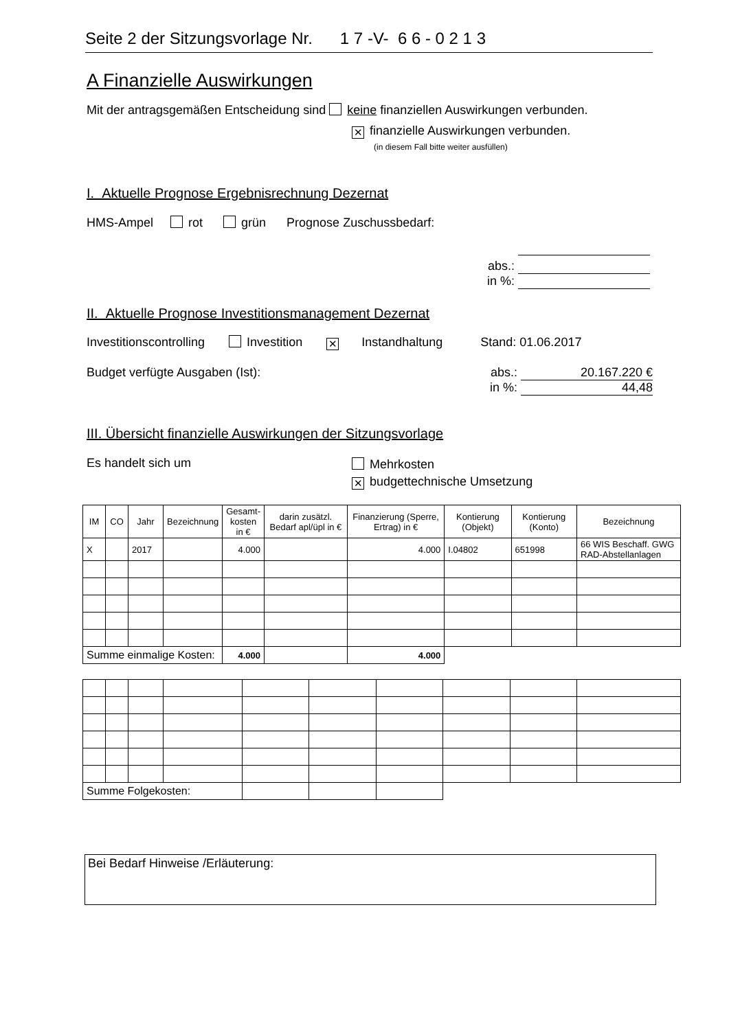Seite 2 der Sitzungsvorlage Nr. 1 7 -V- 6 6 - 0 2 1 3
A Finanzielle Auswirkungen
Mit der antragsgemäßen Entscheidung sind keine finanziellen Auswirkungen verbunden.
✕ finanzielle Auswirkungen verbunden.
(in diesem Fall bitte weiter ausfüllen)
I. Aktuelle Prognose Ergebnisrechnung Dezernat
HMS-Ampel rot grün Prognose Zuschussbedarf:
abs.:
in %:
II. Aktuelle Prognose Investitionsmanagement Dezernat
Investitionscontrolling Investition ✕ Instandhaltung Stand: 01.06.2017
Budget verfügte Ausgaben (Ist):
abs.: 20.167.220 €
in %: 44,48
III. Übersicht finanzielle Auswirkungen der Sitzungsvorlage
Es handelt sich um
Mehrkosten
✕ budgettechnische Umsetzung
| IM | CO | Jahr | Bezeichnung | Gesamt- kosten in € | darin zusätzl. Bedarf apl/üpl in € | Finanzierung (Sperre, Ertrag) in € | Kontierung (Objekt) | Kontierung (Konto) | Bezeichnung |
| --- | --- | --- | --- | --- | --- | --- | --- | --- | --- |
| X | | 2017 | | 4.000 | | 4.000 | I.04802 | 651998 | 66 WIS Beschaff. GWG RAD-Abstellanlagen |
| Summe einmalige Kosten: | | | | 4.000 | | 4.000 | | | |
| Summe Folgekosten: | | | | | | | | | |
Bei Bedarf Hinweise /Erläuterung: